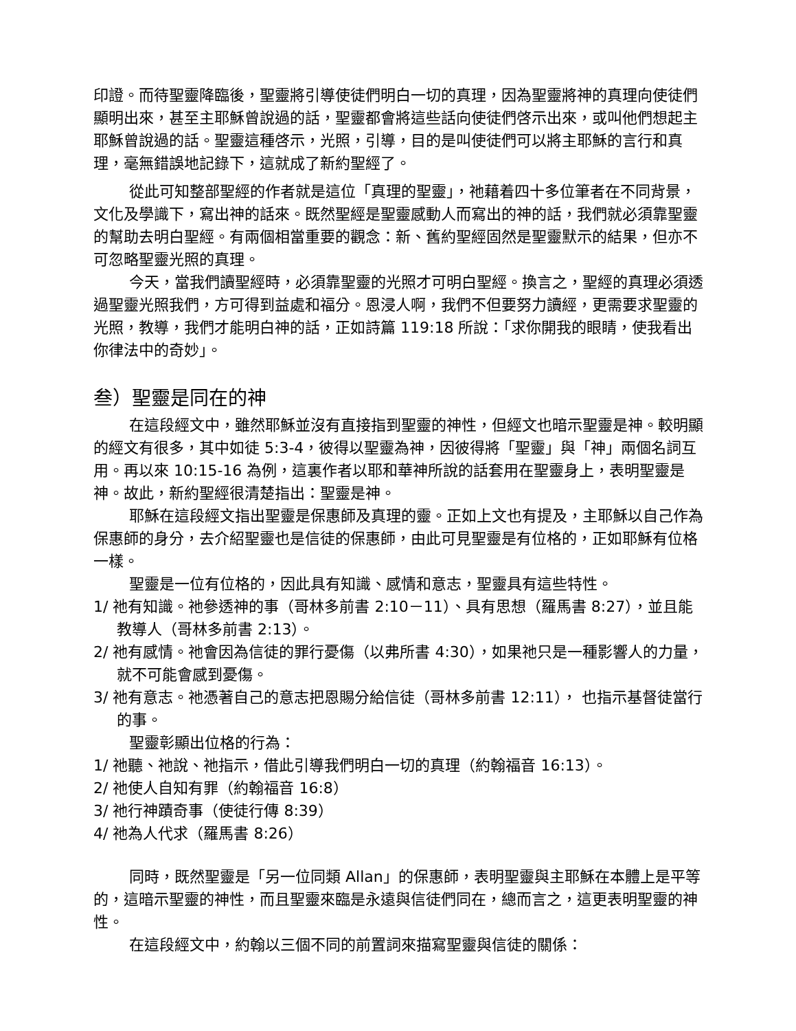印證。而待聖靈降臨後，聖靈將引導使徒們明白一切的真理，因為聖靈將神的真理向使徒們顯明出來，甚至主耶穌曾說過的話，聖靈都會將這些話向使徒們啓示出來，或叫他們想起主耶穌曾說過的話。聖靈這種啓示，光照，引導，目的是叫使徒們可以將主耶穌的言行和真理，毫無錯誤地記錄下，這就成了新約聖經了。
從此可知整部聖經的作者就是這位「真理的聖靈」，祂藉着四十多位筆者在不同背景，文化及學識下，寫出神的話來。既然聖經是聖靈感動人而寫出的神的話，我們就必須靠聖靈的幫助去明白聖經。有兩個相當重要的觀念：新、舊約聖經固然是聖靈默示的結果，但亦不可忽略聖靈光照的真理。
今天，當我們讀聖經時，必須靠聖靈的光照才可明白聖經。換言之，聖經的真理必須透過聖靈光照我們，方可得到益處和福分。恩浸人啊，我們不但要努力讀經，更需要求聖靈的光照，教導，我們才能明白神的話，正如詩篇 119:18 所說：「求你開我的眼睛，使我看出你律法中的奇妙」。
叁）聖靈是同在的神
在這段經文中，雖然耶穌並沒有直接指到聖靈的神性，但經文也暗示聖靈是神。較明顯的經文有很多，其中如徒 5:3-4，彼得以聖靈為神，因彼得將「聖靈」與「神」兩個名詞互用。再以來 10:15-16 為例，這裏作者以耶和華神所說的話套用在聖靈身上，表明聖靈是神。故此，新約聖經很清楚指出：聖靈是神。
耶穌在這段經文指出聖靈是保惠師及真理的靈。正如上文也有提及，主耶穌以自己作為保惠師的身分，去介紹聖靈也是信徒的保惠師，由此可見聖靈是有位格的，正如耶穌有位格一樣。
聖靈是一位有位格的，因此具有知識、感情和意志，聖靈具有這些特性。
1/ 祂有知識。祂參透神的事（哥林多前書 2:10－11）、具有思想（羅馬書 8:27），並且能教導人（哥林多前書 2:13）。
2/ 祂有感情。祂會因為信徒的罪行憂傷（以弗所書 4:30），如果祂只是一種影響人的力量，就不可能會感到憂傷。
3/ 祂有意志。祂憑著自己的意志把恩賜分給信徒（哥林多前書 12:11）， 也指示基督徒當行的事。
聖靈彰顯出位格的行為：
1/ 祂聽、祂說、祂指示，借此引導我們明白一切的真理（約翰福音 16:13）。
2/ 祂使人自知有罪（約翰福音 16:8）
3/ 祂行神蹟奇事（使徒行傳 8:39）
4/ 祂為人代求（羅馬書 8:26）
同時，既然聖靈是「另一位同類 Allan」的保惠師，表明聖靈與主耶穌在本體上是平等的，這暗示聖靈的神性，而且聖靈來臨是永遠與信徒們同在，總而言之，這更表明聖靈的神性。
在這段經文中，約翰以三個不同的前置詞來描寫聖靈與信徒的關係：